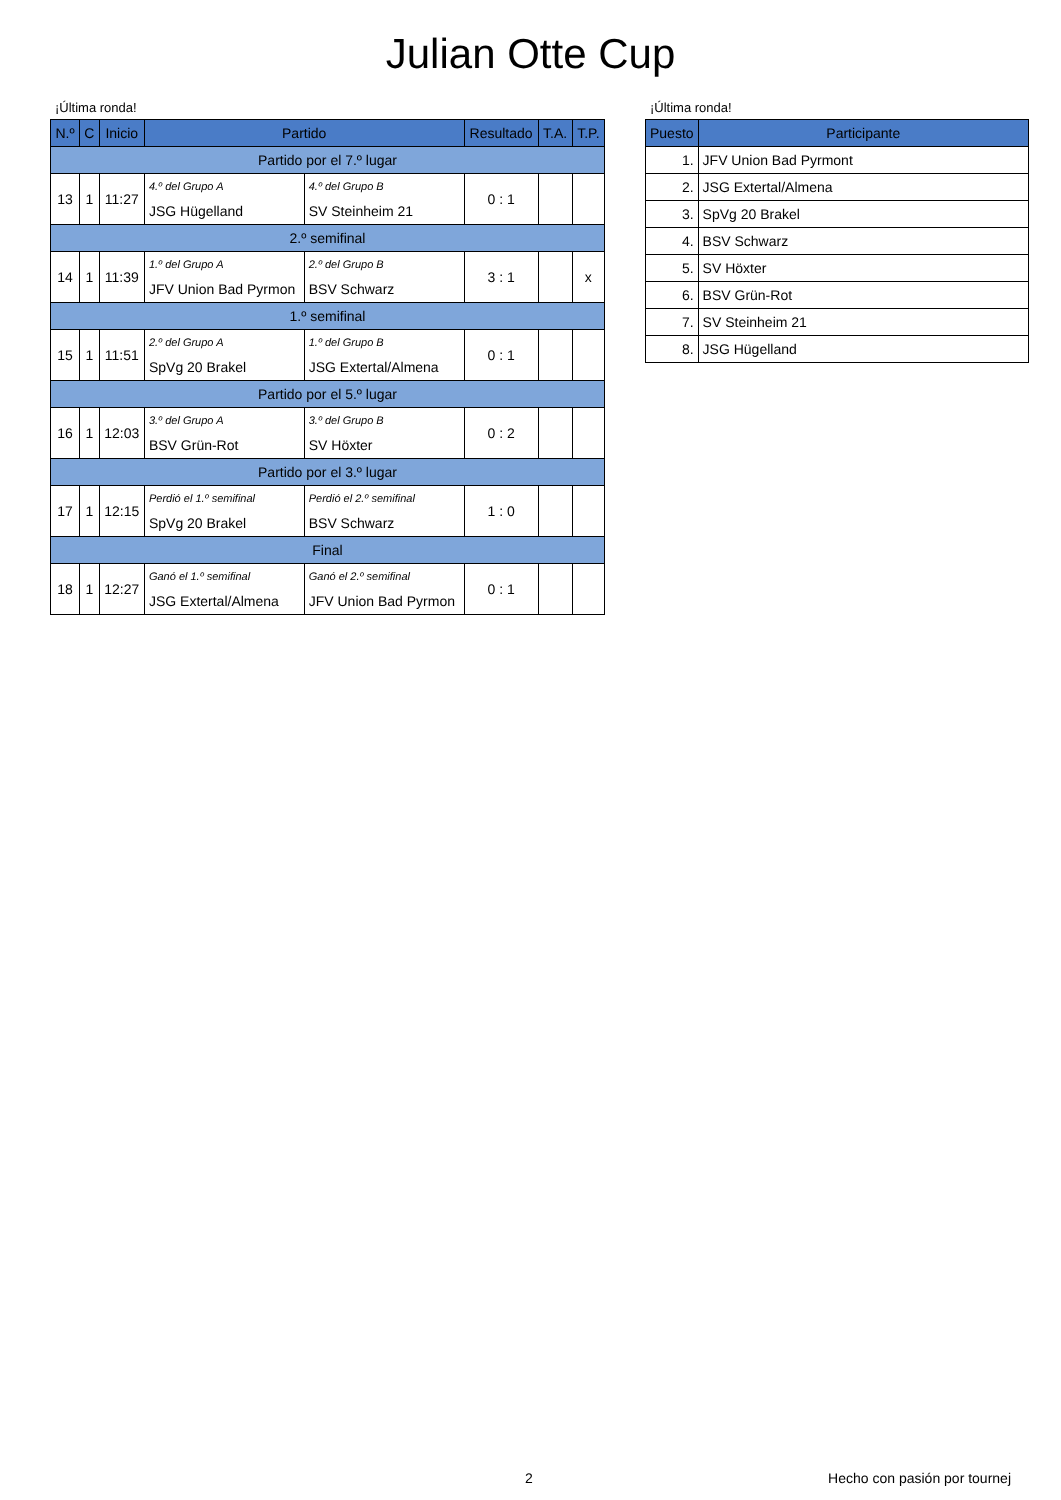Julian Otte Cup
¡Última ronda!
| N.º | C | Inicio | Partido | | Resultado | T.A. | T.P. |
| --- | --- | --- | --- | --- | --- | --- | --- |
| Partido por el 7.º lugar | | | | | | | |
| 13 | 1 | 11:27 | 4.º del Grupo A | 4.º del Grupo B | 0 : 1 | | |
| | | | JSG Hügelland | SV Steinheim 21 | | | |
| 2.º semifinal | | | | | | | |
| 14 | 1 | 11:39 | 1.º del Grupo A | 2.º del Grupo B | 3 : 1 | | x |
| | | | JFV Union Bad Pyrmon | BSV Schwarz | | | |
| 1.º semifinal | | | | | | | |
| 15 | 1 | 11:51 | 2.º del Grupo A | 1.º del Grupo B | 0 : 1 | | |
| | | | SpVg 20 Brakel | JSG Extertal/Almena | | | |
| Partido por el 5.º lugar | | | | | | | |
| 16 | 1 | 12:03 | 3.º del Grupo A | 3.º del Grupo B | 0 : 2 | | |
| | | | BSV Grün-Rot | SV Höxter | | | |
| Partido por el 3.º lugar | | | | | | | |
| 17 | 1 | 12:15 | Perdió el 1.º semifinal | Perdió el 2.º semifinal | 1 : 0 | | |
| | | | SpVg 20 Brakel | BSV Schwarz | | | |
| Final | | | | | | | |
| 18 | 1 | 12:27 | Ganó el 1.º semifinal | Ganó el 2.º semifinal | 0 : 1 | | |
| | | | JSG Extertal/Almena | JFV Union Bad Pyrmon | | | |
¡Última ronda!
| Puesto | Participante |
| --- | --- |
| 1. | JFV Union Bad Pyrmont |
| 2. | JSG Extertal/Almena |
| 3. | SpVg 20 Brakel |
| 4. | BSV Schwarz |
| 5. | SV Höxter |
| 6. | BSV Grün-Rot |
| 7. | SV Steinheim 21 |
| 8. | JSG Hügelland |
2 Hecho con pasión por tournej